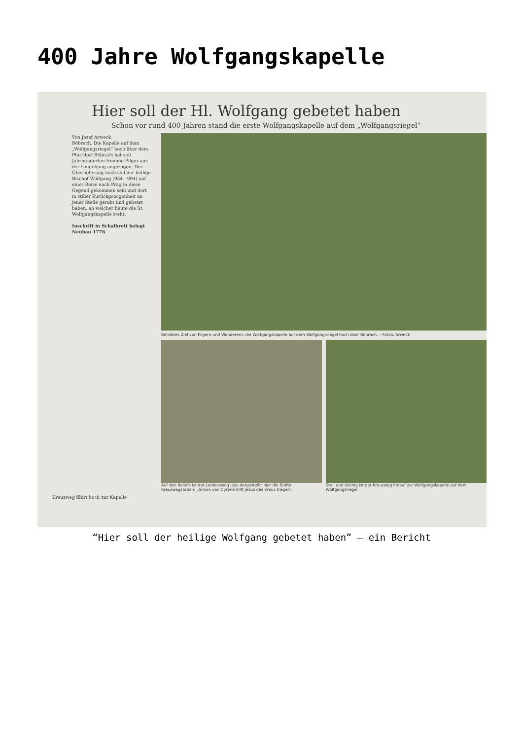400 Jahre Wolfgangskapelle
Hier soll der Hl. Wolfgang gebetet haben
Schon vor rund 400 Jahren stand die erste Wolfgangskapelle auf dem „Wolfgangsriegel“
Von Josef Arweck
Böbrach. Die Kapelle auf dem „Wolfgangsriegel“ hoch über dem Pfarrdorf Böbrach hat seit Jahrhunderten fromme Pilger aus der Umgebung angezogen. Der Überlieferung nach soll der heilige Bischof Wolfgang (934 - 994) auf einer Reise nach Prag in diese Gegend gekommen sein und dort in stiller Zurückgezogenheit an jener Stelle geruht und gebetet haben, an welcher heute die St. Wolfgangskapelle steht.
Inschrift in Schalbrett belegt Neubau 1776
Beliebtes Ziel von Pilgern und Wanderern: die Wolfgangskapelle auf dem Wolfgangsriegel hoch über Böbrach. – Fotos: Arweck
Auf den Reliefs ist der Leidensweg Jesu dargestellt: hier die fünfte Kreuzwegstation: „Simon von Cyrene hilft Jesus das Kreuz tragen“.
Steil und steinig ist der Kreuzweg hinauf zur Wolfgangskapelle auf dem Wolfgangsriegel.
Kreuzweg führt hoch zur Kapelle
“Hier soll der heilige Wolfgang gebetet haben” – ein Bericht